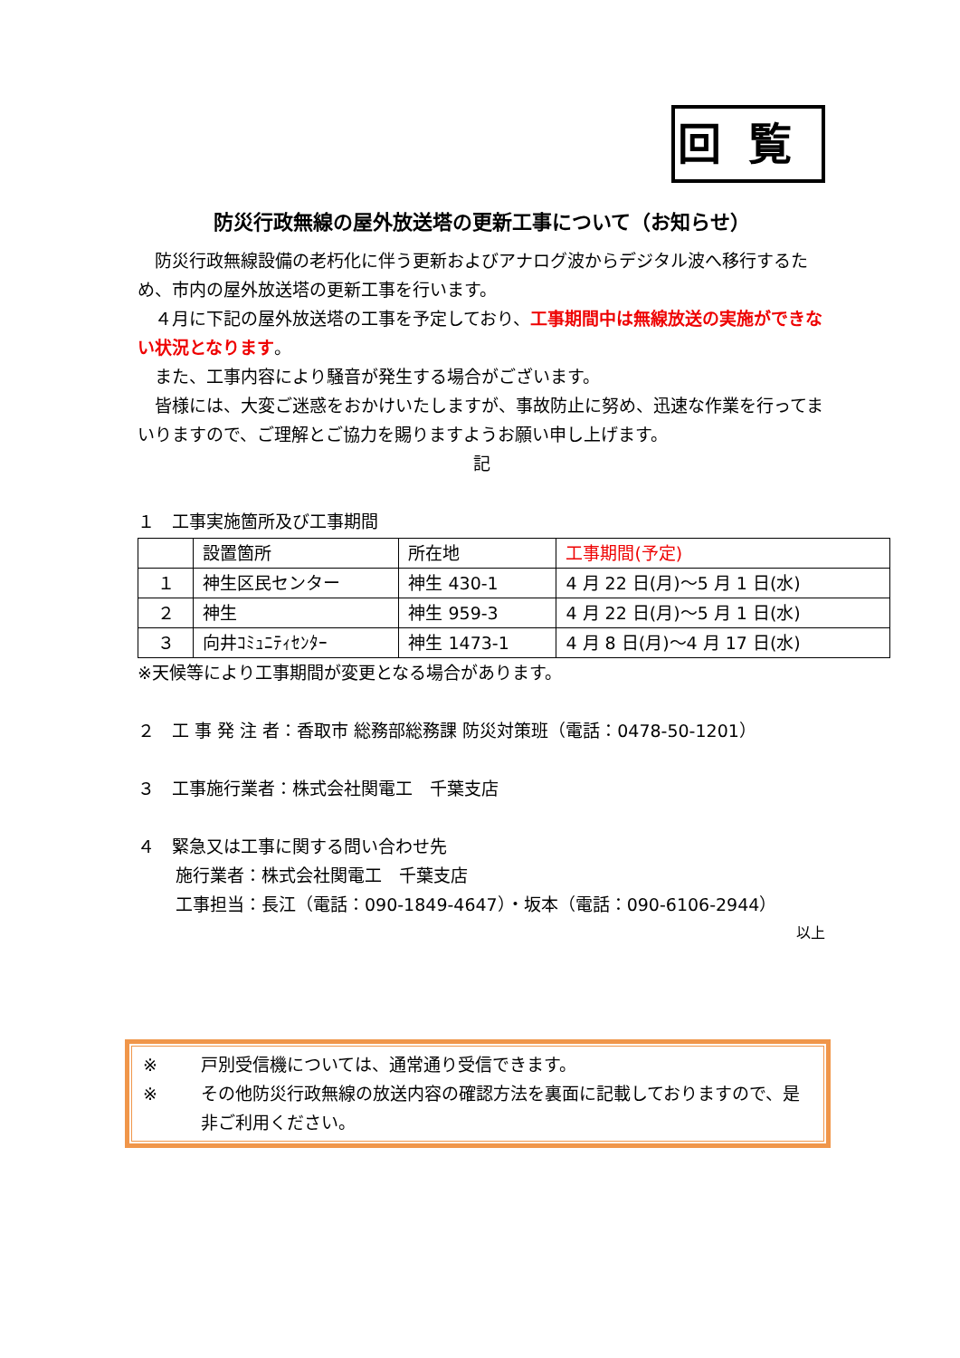回覧
防災行政無線の屋外放送塔の更新工事について（お知らせ）
　防災行政無線設備の老朽化に伴う更新およびアナログ波からデジタル波へ移行するため、市内の屋外放送塔の更新工事を行います。
　４月に下記の屋外放送塔の工事を予定しており、工事期間中は無線放送の実施ができない状況となります。
　また、工事内容により騒音が発生する場合がございます。
　皆様には、大変ご迷惑をおかけいたしますが、事故防止に努め、迅速な作業を行ってまいりますので、ご理解とご協力を賜りますようお願い申し上げます。
記
１　工事実施箇所及び工事期間
| | 設置箇所 | 所在地 | 工事期間(予定) |
| １ | 神生区民センター | 神生 430-1 | 4 月 22 日(月)～5 月 1 日(水) |
| ２ | 神生 | 神生 959-3 | 4 月 22 日(月)～5 月 1 日(水) |
| ３ | 向井ｺﾐｭﾆﾃｨｾﾝﾀｰ | 神生 1473-1 | 4 月 8 日(月)～4 月 17 日(水) |
※天候等により工事期間が変更となる場合があります。
２　工 事 発 注 者：香取市 総務部総務課 防災対策班（電話：0478-50-1201）
３　工事施行業者：株式会社関電工　千葉支店
４　緊急又は工事に関する問い合わせ先
施行業者：株式会社関電工　千葉支店
工事担当：長江（電話：090-1849-4647）・坂本（電話：090-6106-2944）
以上
※ 戸別受信機については、通常通り受信できます。
※ その他防災行政無線の放送内容の確認方法を裏面に記載しておりますので、是非ご利用ください。